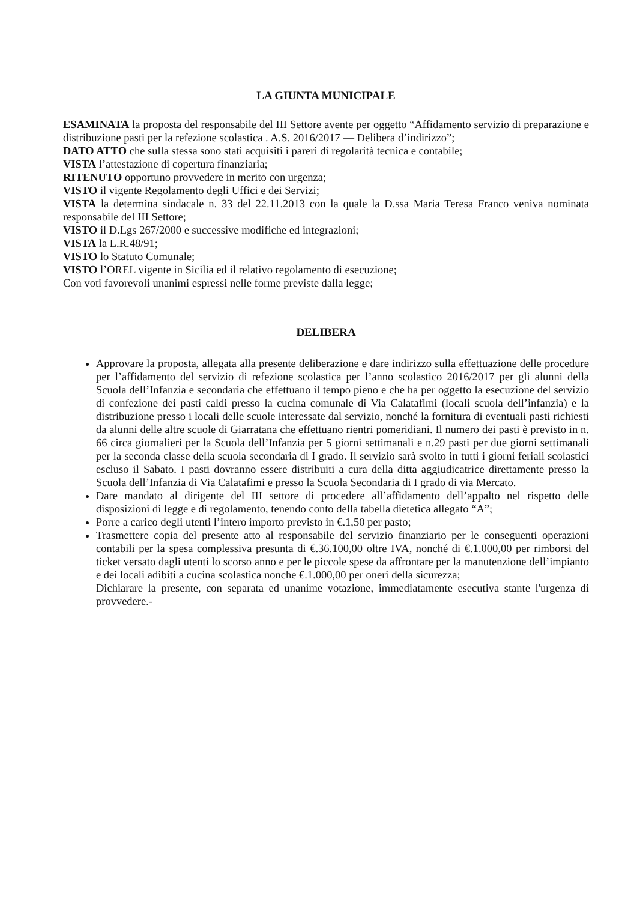LA GIUNTA MUNICIPALE
ESAMINATA la proposta del responsabile del III Settore avente per oggetto “Affidamento servizio di preparazione e distribuzione pasti per la refezione scolastica . A.S. 2016/2017 — Delibera d’indirizzo”;
DATO ATTO che sulla stessa sono stati acquisiti i pareri di regolarità tecnica e contabile;
VISTA l’attestazione di copertura finanziaria;
RITENUTO opportuno provvedere in merito con urgenza;
VISTO il vigente Regolamento degli Uffici e dei Servizi;
VISTA la determina sindacale n. 33 del 22.11.2013 con la quale la D.ssa Maria Teresa Franco veniva nominata responsabile del III Settore;
VISTO il D.Lgs 267/2000 e successive modifiche ed integrazioni;
VISTA la L.R.48/91;
VISTO lo Statuto Comunale;
VISTO l’OREL vigente in Sicilia ed il relativo regolamento di esecuzione;
Con voti favorevoli unanimi espressi nelle forme previste dalla legge;
DELIBERA
Approvare la proposta, allegata alla presente deliberazione e dare indirizzo sulla effettuazione delle procedure per l’affidamento del servizio di refezione scolastica per l’anno scolastico 2016/2017 per gli alunni della Scuola dell’Infanzia e secondaria che effettuano il tempo pieno e che ha per oggetto la esecuzione del servizio di confezione dei pasti caldi presso la cucina comunale di Via Calatafimi (locali scuola dell’infanzia) e la distribuzione presso i locali delle scuole interessate dal servizio, nonché la fornitura di eventuali pasti richiesti da alunni delle altre scuole di Giarratana che effettuano rientri pomeridiani. Il numero dei pasti è previsto in n. 66 circa giornalieri per la Scuola dell’Infanzia per 5 giorni settimanali e n.29 pasti per due giorni settimanali per la seconda classe della scuola secondaria di I grado. Il servizio sarà svolto in tutti i giorni feriali scolastici escluso il Sabato. I pasti dovranno essere distribuiti a cura della ditta aggiudicatrice direttamente presso la Scuola dell’Infanzia di Via Calatafimi e presso la Scuola Secondaria di I grado di via Mercato.
Dare mandato al dirigente del III settore di procedere all’affidamento dell’appalto nel rispetto delle disposizioni di legge e di regolamento, tenendo conto della tabella dietetica allegato “A”;
Porre a carico degli utenti l’intero importo previsto in €.1,50 per pasto;
Trasmettere copia del presente atto al responsabile del servizio finanziario per le conseguenti operazioni contabili per la spesa complessiva presunta di €.36.100,00 oltre IVA, nonché di €.1.000,00 per rimborsi del ticket versato dagli utenti lo scorso anno e per le piccole spese da affrontare per la manutenzione dell’impianto e dei locali adibiti a cucina scolastica nonche €.1.000,00 per oneri della sicurezza;
Dichiarare la presente, con separata ed unanime votazione, immediatamente esecutiva stante l'urgenza di provvedere.-